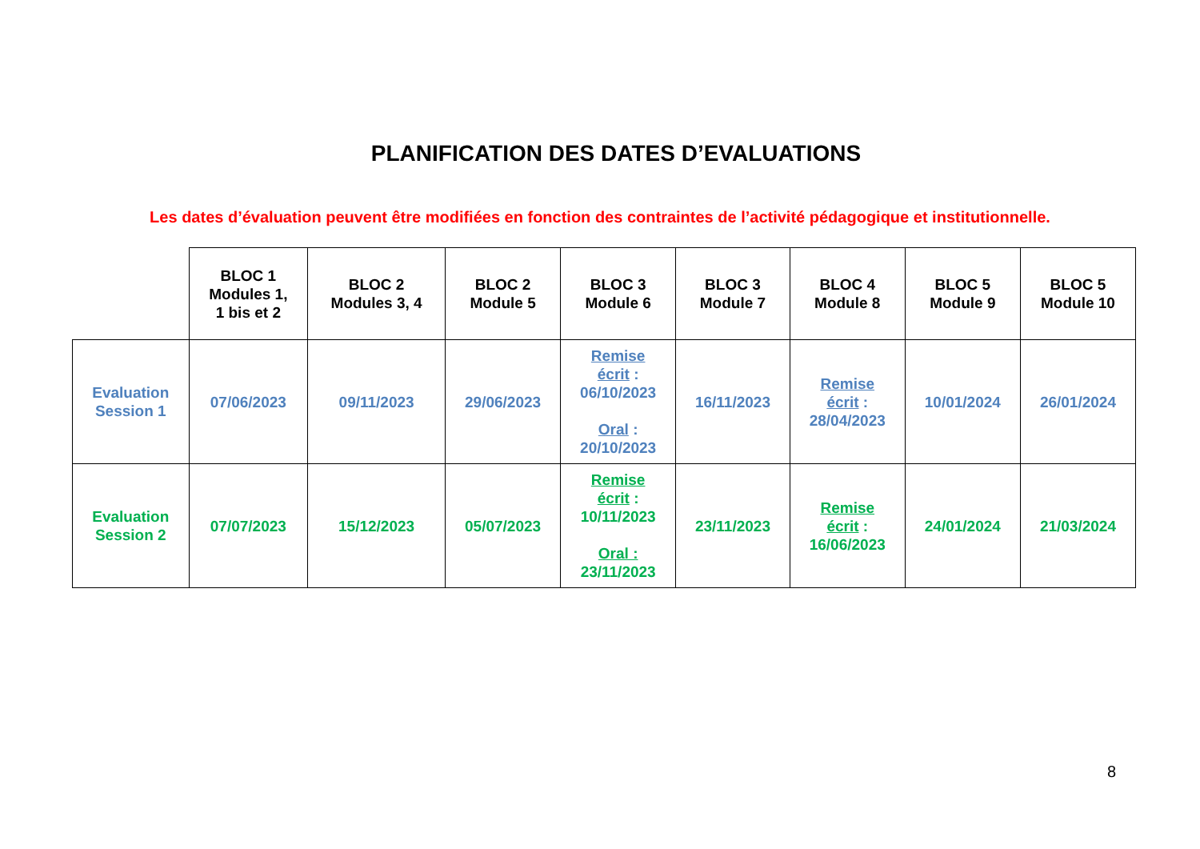PLANIFICATION DES DATES D’EVALUATIONS
Les dates d’évaluation peuvent être modifiées en fonction des contraintes de l’activité pédagogique et institutionnelle.
| | BLOC 1 Modules 1, 1 bis et 2 | BLOC 2 Modules 3, 4 | BLOC 2 Module 5 | BLOC 3 Module 6 | BLOC 3 Module 7 | BLOC 4 Module 8 | BLOC 5 Module 9 | BLOC 5 Module 10 |
| --- | --- | --- | --- | --- | --- | --- | --- | --- |
| Evaluation Session 1 | 07/06/2023 | 09/11/2023 | 29/06/2023 | Remise écrit : 06/10/2023 Oral : 20/10/2023 | 16/11/2023 | Remise écrit : 28/04/2023 | 10/01/2024 | 26/01/2024 |
| Evaluation Session 2 | 07/07/2023 | 15/12/2023 | 05/07/2023 | Remise écrit : 10/11/2023 Oral : 23/11/2023 | 23/11/2023 | Remise écrit : 16/06/2023 | 24/01/2024 | 21/03/2024 |
8